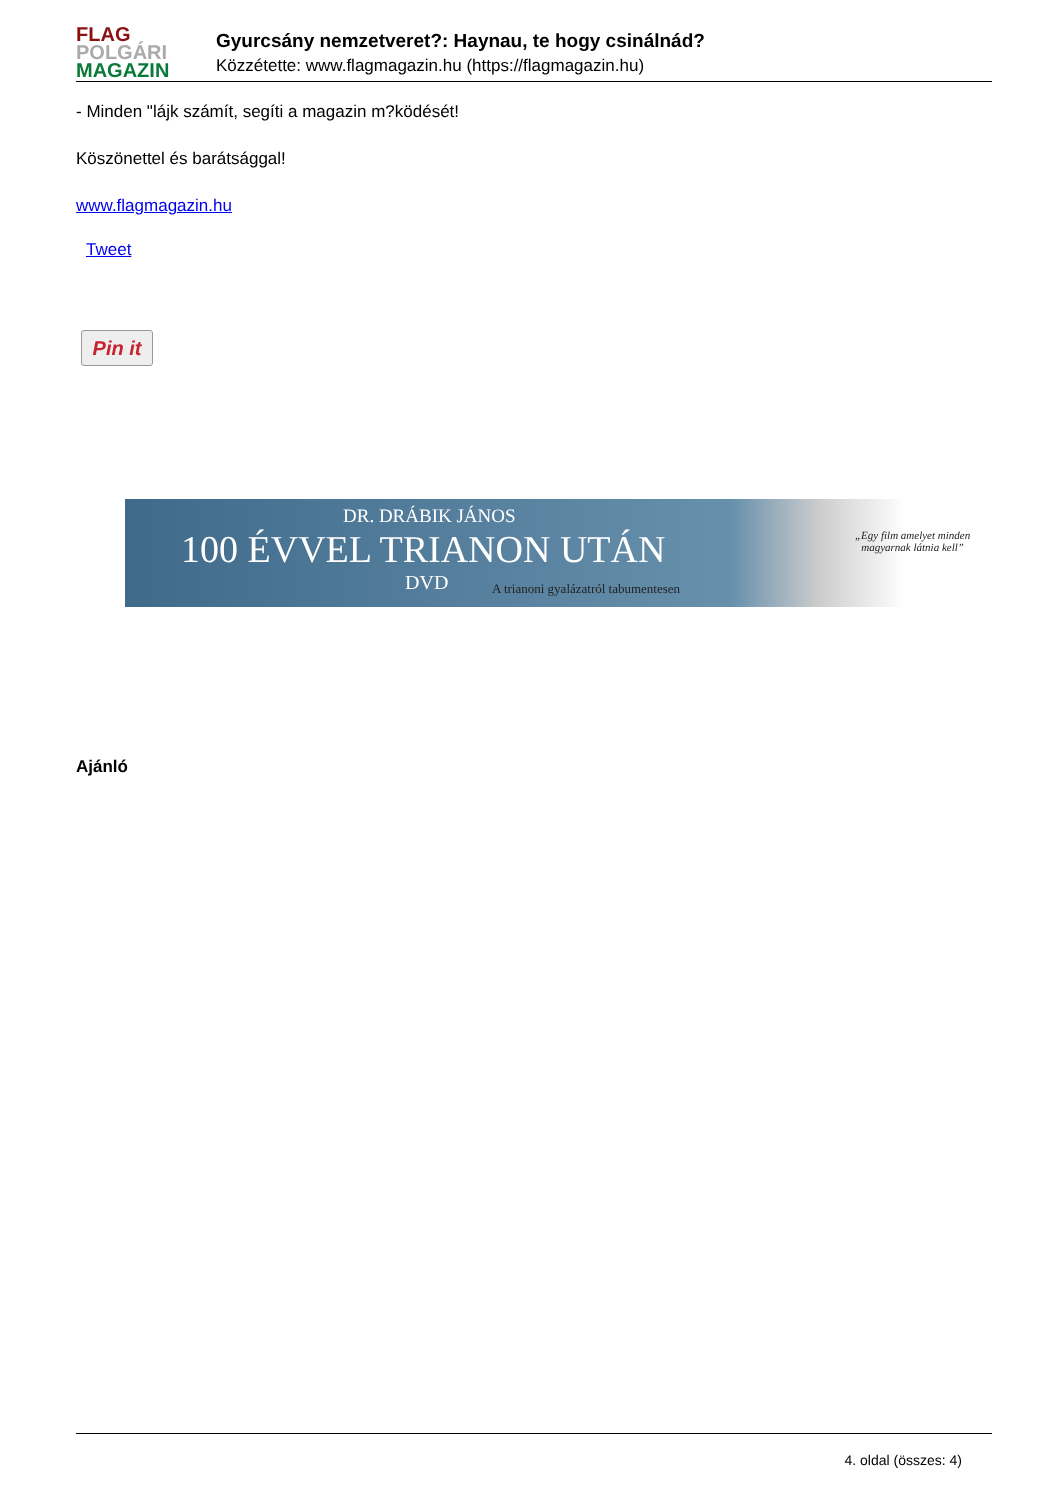FLAG
POLGÁRI
MAGAZIN
Gyurcsány nemzetveret?: Haynau, te hogy csinálnád?
Közzétette: www.flagmagazin.hu (https://flagmagazin.hu)
- Minden "lájk számít, segíti a magazin m?ködését!
Köszönettel és barátsággal!
www.flagmagazin.hu
Tweet
Pin it
DR. DRÁBIK JÁNOS
100 ÉVVEL TRIANON UTÁN
DVD
A trianoni gyalázatról tabumentesen
„Egy film amelyet minden
magyarnak látnia kell”
Ajánló
4. oldal (összes: 4)